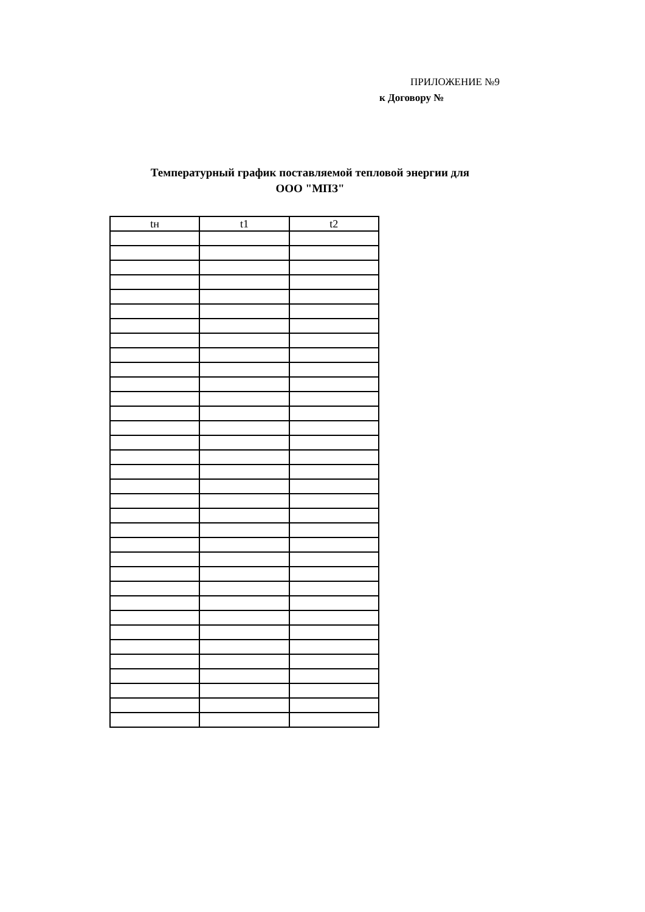ПРИЛОЖЕНИЕ №9
к Договору №
Температурный график поставляемой тепловой энергии для
ООО "МПЗ"
| tн | t1 | t2 |
| --- | --- | --- |